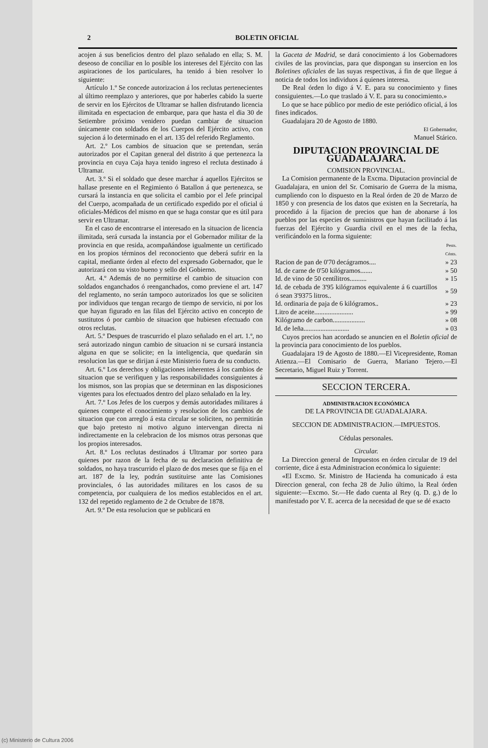2 BOLETIN OFICIAL
acojen á sus beneficios dentro del plazo señalado en ella; S. M. deseoso de conciliar en lo posible los intereses del Ejército con las aspiraciones de los particulares, ha tenido á bien resolver lo siguiente:
Artículo 1.º Se concede autorizacion á los reclutas pertenecientes al último reemplazo y anteriores, que por haberles cabido la suerte de servir en los Ejércitos de Ultramar se hallen disfrutando licencia ilimitada en espectacion de embarque, para que hasta el dia 30 de Setiembre próximo venidero puedan cambiar de situacion únicamente con soldados de los Cuerpos del Ejército activo, con sujecion á lo determinado en el art. 135 del referido Reglamento.
Art. 2.º Los cambios de situacion que se pretendan, serán autorizados por el Capitan general del distrito á que pertenezca la provincia en cuya Caja haya tenido ingreso el recluta destinado á Ultramar.
Art. 3.º Si el soldado que desee marchar á aquellos Ejércitos se hallase presente en el Regimiento ó Batallon á que pertenezca, se cursará la instancia en que solicita el cambio por el Jefe principal del Cuerpo, acompañada de un certificado expedido por el oficial ú oficiales-Médicos del mismo en que se haga constar que es útil para servir en Ultramar.
En el caso de encontrarse el interesado en la situacion de licencia ilimitada, será cursada la instancia por el Gobernador militar de la provincia en que resida, acompañándose igualmente un certificado en los propios términos del reconociento que deberá sufrir en la capital, mediante órden al efecto del expresado Gobernador, que le autorizará con su visto bueno y sello del Gobierno.
Art. 4.º Además de no permitirse el cambio de situacion con soldados enganchados ó reenganchados, como previene el art. 147 del reglamento, no serán tampoco autorizados los que se soliciten por individuos que tengan recargo de tiempo de servicio, ni por los que hayan figurado en las filas del Ejército activo en concepto de sustitutos ó por cambio de situacion que hubiesen efectuado con otros reclutas.
Art. 5.º Despues de trascurrido el plazo señalado en el art. 1.º, no será autorizado ningun cambio de situacion ni se cursará instancia alguna en que se solicite; en la inteligencia, que quedarán sin resolucion las que se dirijan á este Ministerio fuera de su conducto.
Art. 6.º Los derechos y obligaciones inherentes á los cambios de situacion que se verifiquen y las responsabilidades consiguientes á los mismos, son las propias que se determinan en las disposiciones vigentes para los efectuados dentro del plazo señalado en la ley.
Art. 7.º Los Jefes de los cuerpos y demás autoridades militares á quienes compete el conocimiento y resolucion de los cambios de situacion que con arreglo á esta circular se soliciten, no permitirán que bajo pretesto ni motivo alguno intervengan directa ni indirectamente en la celebracion de los mismos otras personas que los propios interesados.
Art. 8.º Los reclutas destinados á Ultramar por sorteo para quienes por razon de la fecha de su declaracion definitiva de soldados, no haya trascurrido el plazo de dos meses que se fija en el art. 187 de la ley, podrán sustituirse ante las Comisiones provinciales, ó las autoridades militares en los casos de su competencia, por cualquiera de los medios establecidos en el art. 132 del repetido reglamento de 2 de Octubre de 1878.
Art. 9.º De esta resolucion que se publicará en
la Gaceta de Madrid, se dará conocimiento á los Gobernadores civiles de las provincias, para que dispongan su insercion en los Boletines oficiales de las suyas respectivas, á fin de que llegue á noticia de todos los individuos á quienes interesa.
De Real órden lo digo á V. E. para su conocimiento y fines consiguientes.—Lo que traslado á V. E. para su conocimiento.»
Lo que se hace público por medio de este periódico oficial, á los fines indicados.
Guadalajara 20 de Agosto de 1880.
El Gobernador,
Manuel Stárico.
DIPUTACION PROVINCIAL DE GUADALAJARA.
COMISION PROVINCIAL.
La Comision permanente de la Excma. Diputacion provincial de Guadalajara, en union del Sr. Comisario de Guerra de la misma, cumpliendo con lo dispuesto en la Real órden de 20 de Marzo de 1850 y con presencia de los datos que existen en la Secretaría, ha procedido á la fijacion de precios que han de abonarse á los pueblos por las especies de suministros que hayan facilitado á las fuerzas del Ejército y Guardia civil en el mes de la fecha, verificándolo en la forma siguiente:
| | Pests. Cénts. |
| --- | --- |
| Racion de pan de 0'70 decágramos.... | » 23 |
| Id. de carne de 0'50 kilógramos....... | » 50 |
| Id. de vino de 50 centílitros.......... | » 15 |
| Id. de cebada de 3'95 kilógramos equivalente á 6 cuartillos ó sean 3'9375 litros.. | » 59 |
| Id. ordinaria de paja de 6 kilógramos.. | » 23 |
| Litro de aceite....................... | » 99 |
| Kilógramo de carbon................... | » 08 |
| Id. de leña........................... | » 03 |
Cuyos precios han acordado se anuncien en el Boletin oficial de la provincia para conocimiento de los pueblos.
Guadalajara 19 de Agosto de 1880.—El Vicepresidente, Roman Atienza.—El Comisario de Guerra, Mariano Tejero.—El Secretario, Miguel Ruiz y Torrent.
SECCION TERCERA.
ADMINISTRACION ECONÓMICA
DE LA PROVINCIA DE GUADALAJARA.
SECCION DE ADMINISTRACION.—IMPUESTOS.
Cédulas personales.
Circular.
La Direccion general de Impuestos en órden circular de 19 del corriente, dice á esta Administracion económica lo siguiente:
«El Excmo. Sr. Ministro de Hacienda ha comunicado á esta Direccion general, con fecha 28 de Julio último, la Real órden siguiente:—Excmo. Sr.—He dado cuenta al Rey (q. D. g.) de lo manifestado por V. E. acerca de la necesidad de que se dé exacto
(c) Ministerio de Cultura 2006